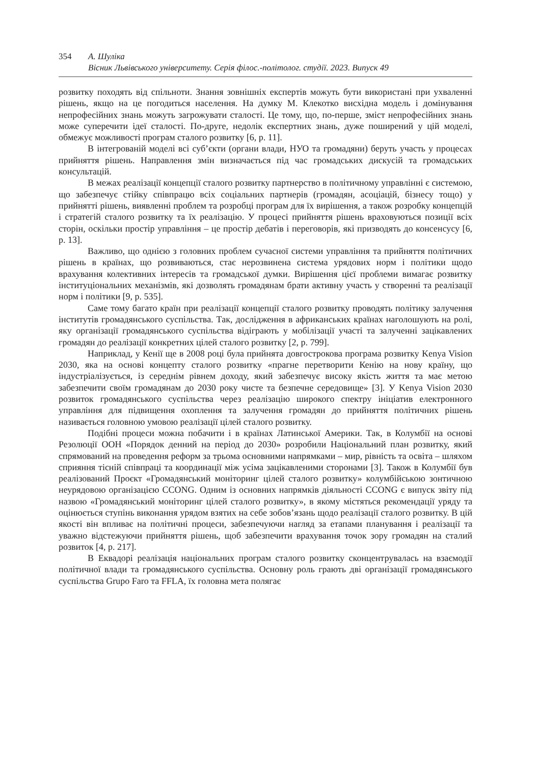354 А. Шуліка
Вісник Львівського університету. Серія філос.-політолог. студії. 2023. Випуск 49
розвитку походять від спільноти. Знання зовнішніх експертів можуть бути використані при ухваленні рішень, якщо на це погодиться населення. На думку М. Клекотко висхідна модель і домінування непрофесійних знань можуть загрожувати сталості. Це тому, що, по-перше, зміст непрофесійних знань може суперечити ідеї сталості. По-друге, недолік експертних знань, дуже поширений у цій моделі, обмежує можливості програм сталого розвитку [6, p. 11].
В інтегрованій моделі всі суб’єкти (органи влади, НУО та громадяни) беруть участь у процесах прийняття рішень. Направлення змін визначається під час громадських дискусій та громадських консультацій.
В межах реалізації концепції сталого розвитку партнерство в політичному управлінні є системою, що забезпечує стійку співпрацю всіх соціальних партнерів (громадян, асоціацій, бізнесу тощо) у прийнятті рішень, виявленні проблем та розробці програм для їх вирішення, а також розробку концепцій і стратегій сталого розвитку та їх реалізацію. У процесі прийняття рішень враховуються позиції всіх сторін, оскільки простір управління – це простір дебатів і переговорів, які призводять до консенсусу [6, p. 13].
Важливо, що однією з головних проблем сучасної системи управління та прийняття політичних рішень в країнах, що розвиваються, стає нерозвинена система урядових норм і політики щодо врахування колективних інтересів та громадської думки. Вирішення цієї проблеми вимагає розвитку інституціональних механізмів, які дозволять громадянам брати активну участь у створенні та реалізації норм і політики [9, p. 535].
Саме тому багато країн при реалізації концепції сталого розвитку проводять політику залучення інститутів громадянського суспільства. Так, дослідження в африканських країнах наголошують на ролі, яку організації громадянського суспільства відіграють у мобілізації участі та залученні зацікавлених громадян до реалізації конкретних цілей сталого розвитку [2, p. 799].
Наприклад, у Кенії ще в 2008 році була прийнята довгострокова програма розвитку Kenya Vision 2030, яка на основі концепту сталого розвитку «прагне перетворити Кенію на нову країну, що індустріалізується, із середнім рівнем доходу, який забезпечує високу якість життя та має метою забезпечити своїм громадянам до 2030 року чисте та безпечне середовище» [3]. У Kenya Vision 2030 розвиток громадянського суспільства через реалізацію широкого спектру ініціатив електронного управління для підвищення охоплення та залучення громадян до прийняття політичних рішень називається головною умовою реалізації цілей сталого розвитку.
Подібні процеси можна побачити і в країнах Латинської Америки. Так, в Колумбії на основі Резолюції ООН «Порядок денний на період до 2030» розробили Національний план розвитку, який спрямований на проведення реформ за трьома основними напрямками – мир, рівність та освіта – шляхом сприяння тісній співпраці та координації між усіма зацікавленими сторонами [3]. Також в Колумбії був реалізований Проєкт «Громадянський моніторинг цілей сталого розвитку» колумбійською зонтичною неурядовою організацією CCONG. Одним із основних напрямків діяльності CCONG є випуск звіту під назвою «Громадянський моніторинг цілей сталого розвитку», в якому містяться рекомендації уряду та оцінюється ступінь виконання урядом взятих на себе зобов’язань щодо реалізації сталого розвитку. В цій якості він впливає на політичні процеси, забезпечуючи нагляд за етапами планування і реалізації та уважно відстежуючи прийняття рішень, щоб забезпечити врахування точок зору громадян на сталий розвиток [4, p. 217].
В Еквадорі реалізація національних програм сталого розвитку сконцентрувалась на взаємодії політичної влади та громадянського суспільства. Основну роль грають дві організації громадянського суспільства Grupo Faro та FFLA, їх головна мета полягає